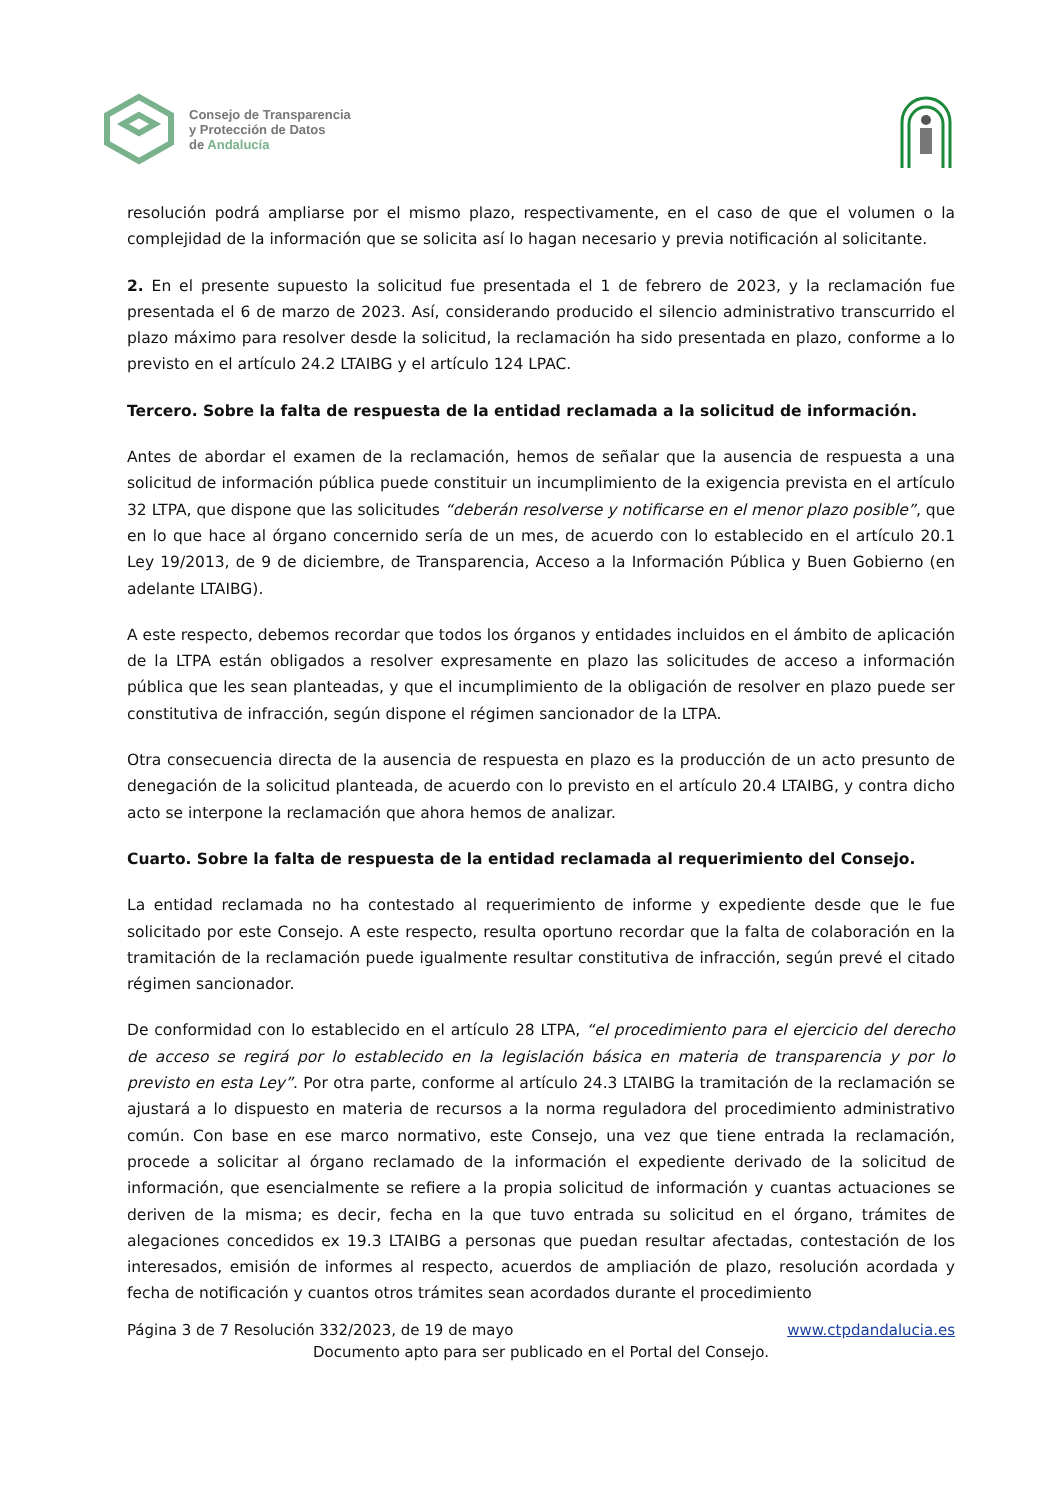Consejo de Transparencia
y Protección de Datos
de Andalucía
resolución podrá ampliarse por el mismo plazo, respectivamente, en el caso de que el volumen o la complejidad de la información que se solicita así lo hagan necesario y previa notificación al solicitante.
2. En el presente supuesto la solicitud fue presentada el 1 de febrero de 2023, y la reclamación fue presentada el 6 de marzo de 2023. Así, considerando producido el silencio administrativo transcurrido el plazo máximo para resolver desde la solicitud, la reclamación ha sido presentada en plazo, conforme a lo previsto en el artículo 24.2 LTAIBG y el artículo 124 LPAC.
Tercero. Sobre la falta de respuesta de la entidad reclamada a la solicitud de información.
Antes de abordar el examen de la reclamación, hemos de señalar que la ausencia de respuesta a una solicitud de información pública puede constituir un incumplimiento de la exigencia prevista en el artículo 32 LTPA, que dispone que las solicitudes “deberán resolverse y notificarse en el menor plazo posible”, que en lo que hace al órgano concernido sería de un mes, de acuerdo con lo establecido en el artículo 20.1 Ley 19/2013, de 9 de diciembre, de Transparencia, Acceso a la Información Pública y Buen Gobierno (en adelante LTAIBG).
A este respecto, debemos recordar que todos los órganos y entidades incluidos en el ámbito de aplicación de la LTPA están obligados a resolver expresamente en plazo las solicitudes de acceso a información pública que les sean planteadas, y que el incumplimiento de la obligación de resolver en plazo puede ser constitutiva de infracción, según dispone el régimen sancionador de la LTPA.
Otra consecuencia directa de la ausencia de respuesta en plazo es la producción de un acto presunto de denegación de la solicitud planteada, de acuerdo con lo previsto en el artículo 20.4 LTAIBG, y contra dicho acto se interpone la reclamación que ahora hemos de analizar.
Cuarto. Sobre la falta de respuesta de la entidad reclamada al requerimiento del Consejo.
La entidad reclamada no ha contestado al requerimiento de informe y expediente desde que le fue solicitado por este Consejo. A este respecto, resulta oportuno recordar que la falta de colaboración en la tramitación de la reclamación puede igualmente resultar constitutiva de infracción, según prevé el citado régimen sancionador.
De conformidad con lo establecido en el artículo 28 LTPA, “el procedimiento para el ejercicio del derecho de acceso se regirá por lo establecido en la legislación básica en materia de transparencia y por lo previsto en esta Ley”. Por otra parte, conforme al artículo 24.3 LTAIBG la tramitación de la reclamación se ajustará a lo dispuesto en materia de recursos a la norma reguladora del procedimiento administrativo común. Con base en ese marco normativo, este Consejo, una vez que tiene entrada la reclamación, procede a solicitar al órgano reclamado de la información el expediente derivado de la solicitud de información, que esencialmente se refiere a la propia solicitud de información y cuantas actuaciones se deriven de la misma; es decir, fecha en la que tuvo entrada su solicitud en el órgano, trámites de alegaciones concedidos ex 19.3 LTAIBG a personas que puedan resultar afectadas, contestación de los interesados, emisión de informes al respecto, acuerdos de ampliación de plazo, resolución acordada y fecha de notificación y cuantos otros trámites sean acordados durante el procedimiento
Página 3 de 7 Resolución 332/2023, de 19 de mayo www.ctpdandalucia.es
Documento apto para ser publicado en el Portal del Consejo.